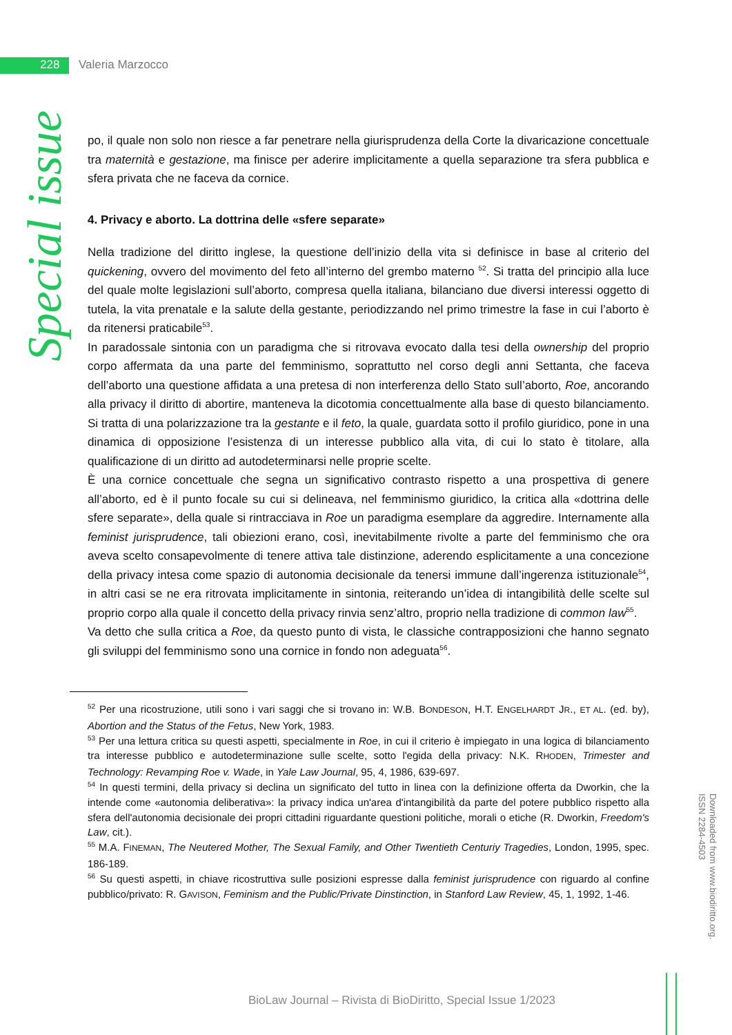228 Valeria Marzocco
Special issue
po, il quale non solo non riesce a far penetrare nella giurisprudenza della Corte la divaricazione concettuale tra maternità e gestazione, ma finisce per aderire implicitamente a quella separazione tra sfera pubblica e sfera privata che ne faceva da cornice.
4. Privacy e aborto. La dottrina delle «sfere separate»
Nella tradizione del diritto inglese, la questione dell’inizio della vita si definisce in base al criterio del quickening, ovvero del movimento del feto all’interno del grembo materno <sup>52</sup>. Si tratta del principio alla luce del quale molte legislazioni sull’aborto, compresa quella italiana, bilanciano due diversi interessi oggetto di tutela, la vita prenatale e la salute della gestante, periodizzando nel primo trimestre la fase in cui l’aborto è da ritenersi praticabile<sup>53</sup>.
In paradossale sintonia con un paradigma che si ritrovava evocato dalla tesi della ownership del proprio corpo affermata da una parte del femminismo, soprattutto nel corso degli anni Settanta, che faceva dell’aborto una questione affidata a una pretesa di non interferenza dello Stato sull’aborto, Roe, ancorando alla privacy il diritto di abortire, manteneva la dicotomia concettualmente alla base di questo bilanciamento. Si tratta di una polarizzazione tra la gestante e il feto, la quale, guardata sotto il profilo giuridico, pone in una dinamica di opposizione l’esistenza di un interesse pubblico alla vita, di cui lo stato è titolare, alla qualificazione di un diritto ad autodeterminarsi nelle proprie scelte.
È una cornice concettuale che segna un significativo contrasto rispetto a una prospettiva di genere all’aborto, ed è il punto focale su cui si delineava, nel femminismo giuridico, la critica alla «dottrina delle sfere separate», della quale si rintracciava in Roe un paradigma esemplare da aggredire. Internamente alla feminist jurisprudence, tali obiezioni erano, così, inevitabilmente rivolte a parte del femminismo che ora aveva scelto consapevolmente di tenere attiva tale distinzione, aderendo esplicitamente a una concezione della privacy intesa come spazio di autonomia decisionale da tenersi immune dall’ingerenza istituzionale<sup>54</sup>, in altri casi se ne era ritrovata implicitamente in sintonia, reiterando un’idea di intangibilità delle scelte sul proprio corpo alla quale il concetto della privacy rinvia senz’altro, proprio nella tradizione di common law<sup>55</sup>.
Va detto che sulla critica a Roe, da questo punto di vista, le classiche contrapposizioni che hanno segnato gli sviluppi del femminismo sono una cornice in fondo non adeguata<sup>56</sup>.
<sup>52</sup> Per una ricostruzione, utili sono i vari saggi che si trovano in: W.B. BONDESON, H.T. ENGELHARDT JR., ET AL. (ed. by), Abortion and the Status of the Fetus, New York, 1983.
<sup>53</sup> Per una lettura critica su questi aspetti, specialmente in Roe, in cui il criterio è impiegato in una logica di bilanciamento tra interesse pubblico e autodeterminazione sulle scelte, sotto l'egida della privacy: N.K. RHODEN, Trimester and Technology: Revamping Roe v. Wade, in Yale Law Journal, 95, 4, 1986, 639-697.
<sup>54</sup> In questi termini, della privacy si declina un significato del tutto in linea con la definizione offerta da Dworkin, che la intende come «autonomia deliberativa»: la privacy indica un'area d'intangibilità da parte del potere pubblico rispetto alla sfera dell'autonomia decisionale dei propri cittadini riguardante questioni politiche, morali o etiche (R. Dworkin, Freedom's Law, cit.).
<sup>55</sup> M.A. FINEMAN, The Neutered Mother, The Sexual Family, and Other Twentieth Centuriy Tragedies, London, 1995, spec. 186-189.
<sup>56</sup> Su questi aspetti, in chiave ricostruttiva sulle posizioni espresse dalla feminist jurisprudence con riguardo al confine pubblico/privato: R. GAVISON, Feminism and the Public/Private Dinstinction, in Stanford Law Review, 45, 1, 1992, 1-46.
Downloaded from www.biodiritto.org.
ISSN 2284-4503
BioLaw Journal – Rivista di BioDiritto, Special Issue 1/2023